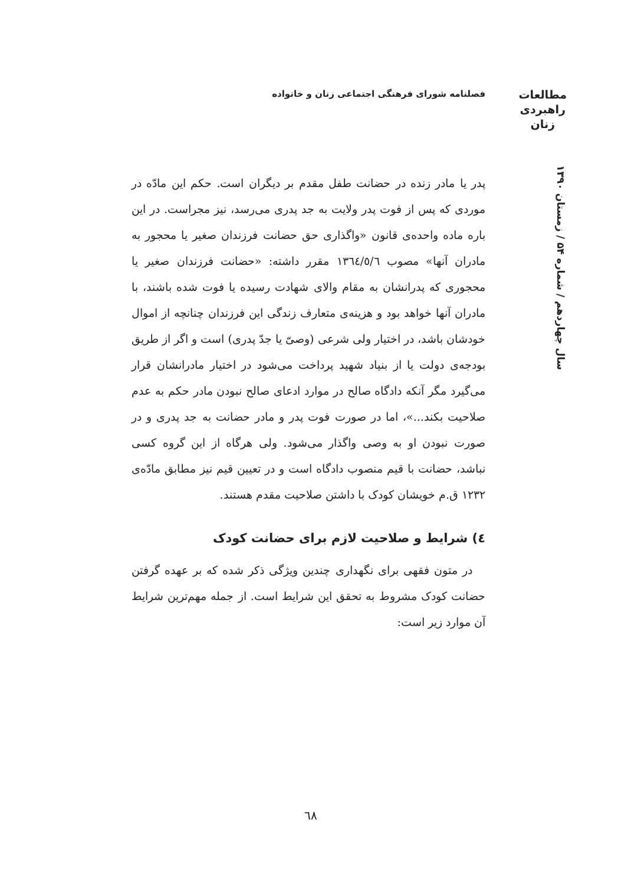فصلنامه شورای فرهنگی اجتماعی زنان و خانواده
مطالعات
راهبردی
زنان
سال چهاردهم / شماره ۵۴ / زمستان ۱۳۹۰
پدر یا مادر زنده در حضانت طفل مقدم بر دیگران است. حکم این مادّه در موردی که پس از فوت پدر ولایت به جد پدری می‌رسد، نیز مجراست. در این باره ماده واحده‌ی قانون «واگذاری حق حضانت فرزندان صغیر یا محجور به مادران آنها» مصوب ١٣٦٤/٥/٦ مقرر داشته: «حضانت فرزندان صغیر یا محجوری که پدرانشان به مقام والای شهادت رسیده یا فوت شده باشند، با مادران آنها خواهد بود و هزینه‌ی متعارف زندگی این فرزندان چنانچه از اموال خودشان باشد، در اختیار ولی شرعی (وصیّ یا جدّ پدری) است و اگر از طریق بودجه‌ی دولت یا از بنیاد شهید پرداخت می‌شود در اختیار مادرانشان قرار می‌گیرد مگر آنکه دادگاه صالح در موارد ادعای صالح نبودن مادر حکم به عدم صلاحیت بکند...»، اما در صورت فوت پدر و مادر حضانت به جد پدری و در صورت نبودن او به وصی واگذار می‌شود. ولی هرگاه از این گروه کسی نباشد، حضانت با قیم منصوب دادگاه است و در تعیین قیم نیز مطابق مادّه‌ی ١٢٣٢ ق.م خویشان کودک با داشتن صلاحیت مقدم هستند.
٤) شرایط و صلاحیت لازم برای حضانت کودک
در متون فقهی برای نگهداری چندین ویژگی ذکر شده که بر عهده گرفتن حضانت کودک مشروط به تحقق این شرایط است. از جمله مهم‌ترین شرایط آن موارد زیر است:
٦٨